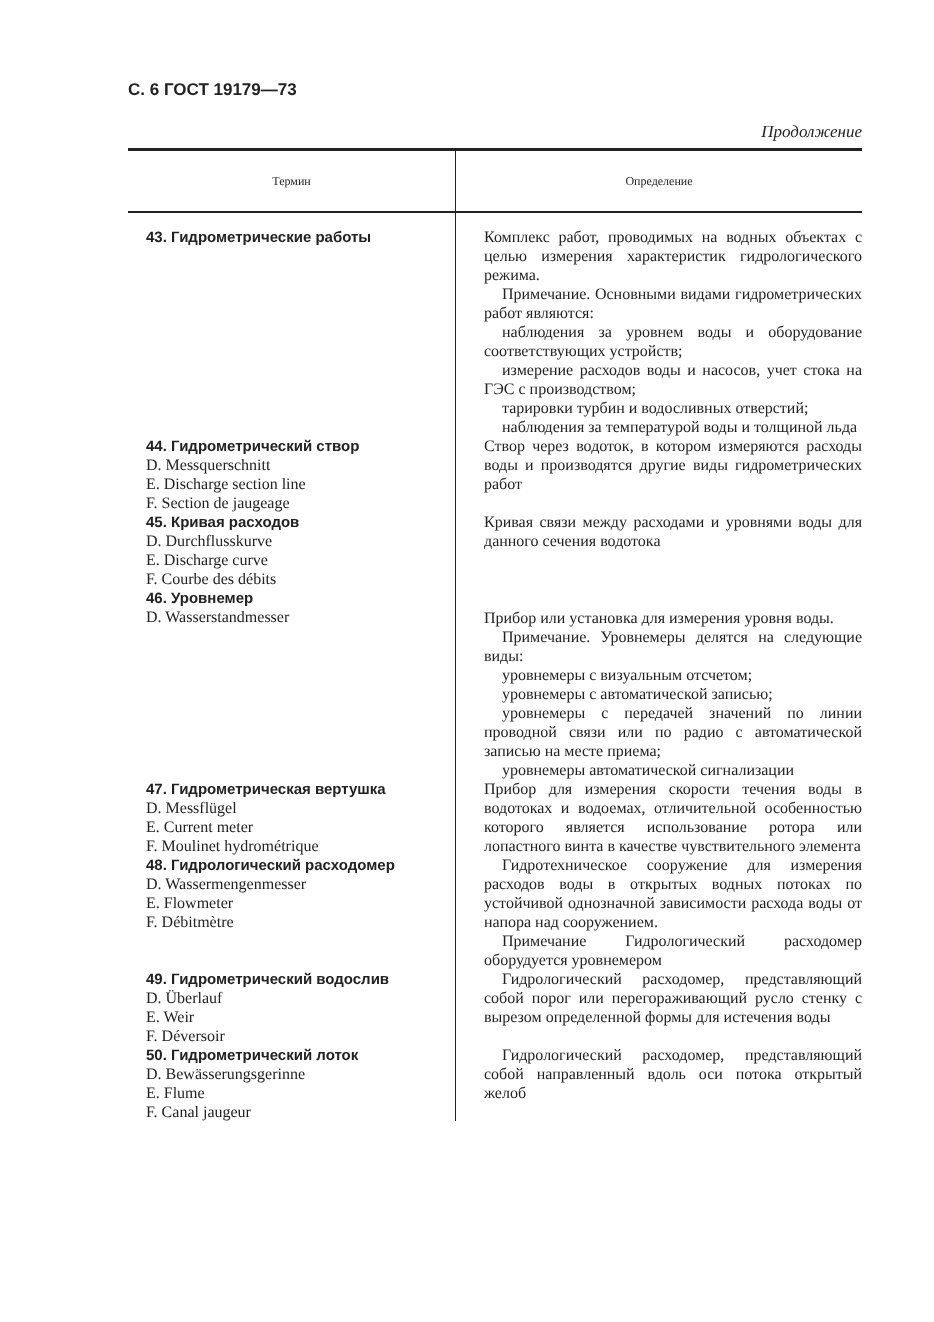С. 6 ГОСТ 19179—73
Продолжение
| Термин | Определение |
| --- | --- |
| 43. Гидрометрические работы | Комплекс работ, проводимых на водных объектах с целью измерения характеристик гидрологического режима. Примечание. Основными видами гидрометрических работ являются: наблюдения за уровнем воды и оборудование соответствующих устройств; измерение расходов воды и насосов, учет стока на ГЭС с производством; тарировки турбин и водосливных отверстий; наблюдения за температурой воды и толщиной льда |
| 44. Гидрометрический створ D. Messquerschnitt E. Discharge section line F. Section de jaugeage | Створ через водоток, в котором измеряются расходы воды и производятся другие виды гидрометрических работ |
| 45. Кривая расходов D. Durchflusskurve E. Discharge curve F. Courbe des débits | Кривая связи между расходами и уровнями воды для данного сечения водотока |
| 46. Уровнемер D. Wasserstandmesser | Прибор или установка для измерения уровня воды. Примечание. Уровнемеры делятся на следующие виды: уровнемеры с визуальным отсчетом; уровнемеры с автоматической записью; уровнемеры с передачей значений по линии проводной связи или по радио с автоматической записью на месте приема; уровнемеры автоматической сигнализации |
| 47. Гидрометрическая вертушка D. Messflügel E. Current meter F. Moulinet hydrométrique | Прибор для измерения скорости течения воды в водотоках и водоемах, отличительной особенностью которого является использование ротора или лопастного винта в качестве чувствительного элемента |
| 48. Гидрологический расходомер D. Wassermengenmesser E. Flowmeter F. Débitmètre | Гидротехническое сооружение для измерения расходов воды в открытых водных потоках по устойчивой однозначной зависимости расхода воды от напора над сооружением. Примечание Гидрологический расходомер оборудуется уровнемером |
| 49. Гидрометрический водослив D. Überlauf E. Weir F. Déversoir | Гидрологический расходомер, представляющий собой порог или перегораживающий русло стенку с вырезом определенной формы для истечения воды |
| 50. Гидрометрический лоток D. Bewässerungsgerinne E. Flume F. Canal jaugeur | Гидрологический расходомер, представляющий собой направленный вдоль оси потока открытый желоб |